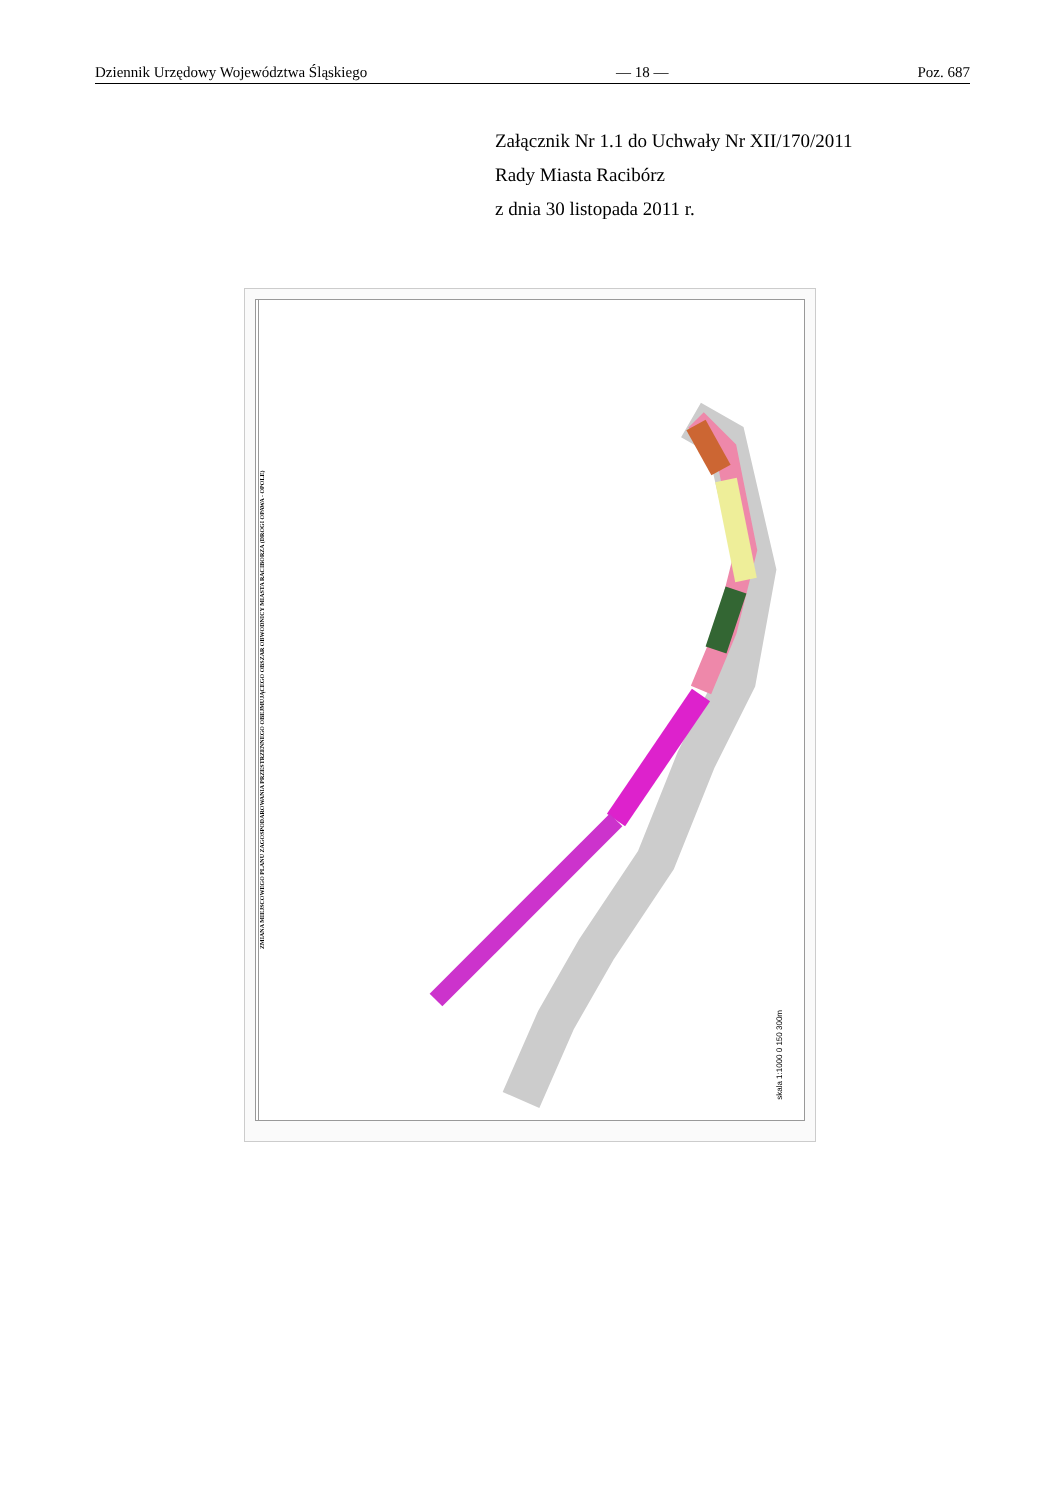Dziennik Urzędowy Województwa Śląskiego — 18 — Poz. 687
Załącznik Nr 1.1 do Uchwały Nr XII/170/2011
Rady Miasta Racibórz
z dnia 30 listopada 2011 r.
ZMIANA MIEJSCOWEGO PLANU ZAGOSPODAROWANIA PRZESTRZENNEGO OBEJMUJĄCEGO OBSZAR OBWODNICY MIASTA RACIBORZA (DROGI OPAWA - OPOLE)
skala 1:1000 0 150 300m